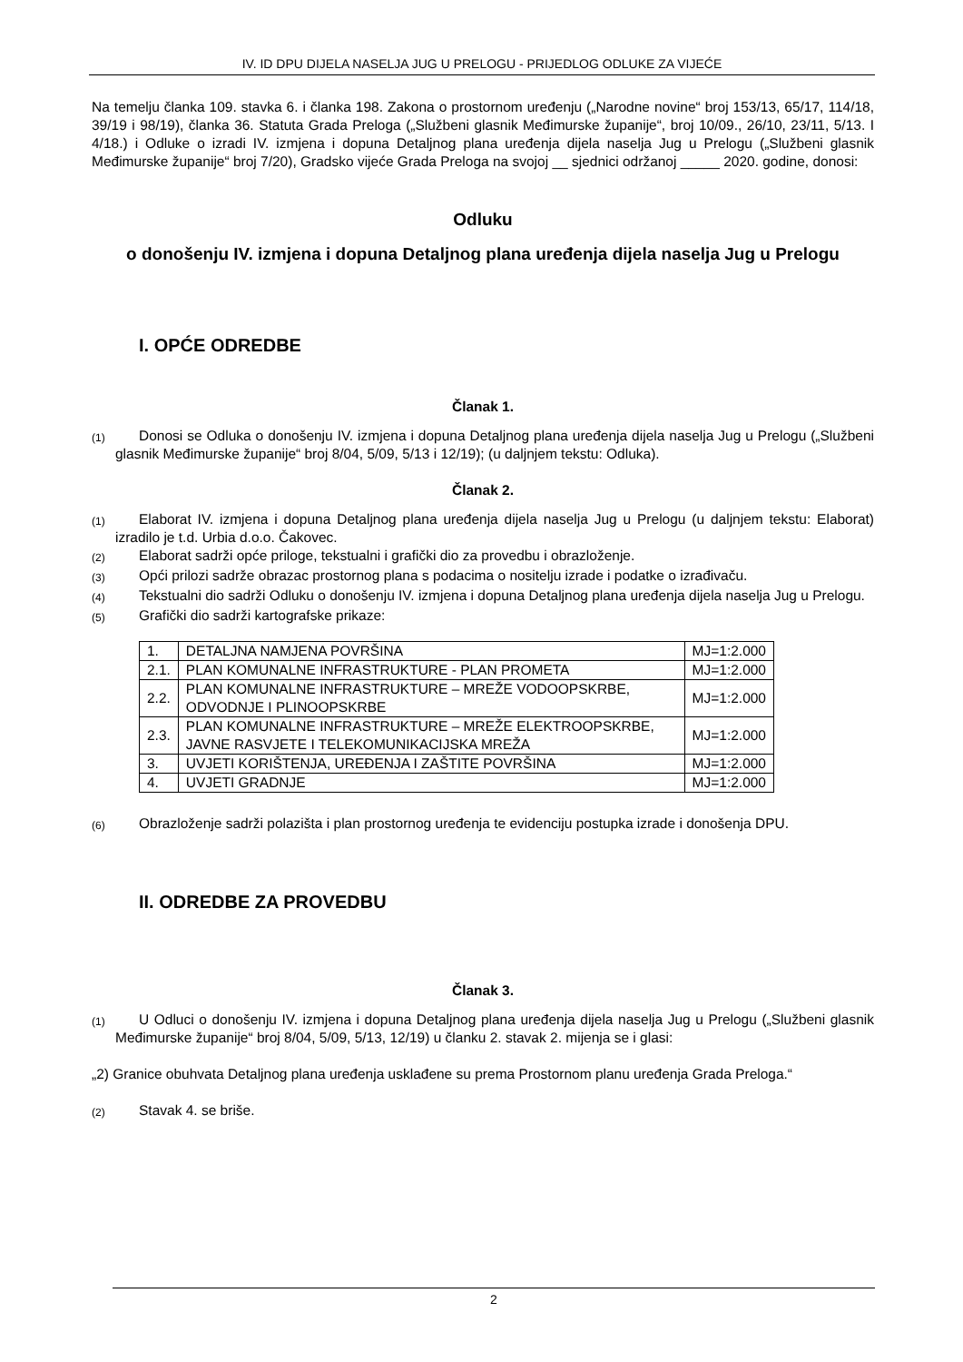IV. ID DPU DIJELA NASELJA JUG U PRELOGU - PRIJEDLOG ODLUKE ZA VIJEĆE
Na temelju članka 109. stavka 6. i članka 198. Zakona o prostornom uređenju („Narodne novine“ broj 153/13, 65/17, 114/18, 39/19 i 98/19), članka 36. Statuta Grada Preloga („Službeni glasnik Međimurske županije“, broj 10/09., 26/10, 23/11, 5/13. I 4/18.) i Odluke o izradi IV. izmjena i dopuna Detaljnog plana uređenja dijela naselja Jug u Prelogu („Službeni glasnik Međimurske županije“ broj 7/20), Gradsko vijeće Grada Preloga na svojoj __ sjednici održanoj _____ 2020. godine, donosi:
Odluku
o donošenju IV. izmjena i dopuna Detaljnog plana uređenja dijela naselja Jug u Prelogu
I. OPĆE ODREDBE
Članak 1.
(1) Donosi se Odluka o donošenju IV. izmjena i dopuna Detaljnog plana uređenja dijela naselja Jug u Prelogu („Službeni glasnik Međimurske županije“ broj 8/04, 5/09, 5/13 i 12/19); (u daljnjem tekstu: Odluka).
Članak 2.
(1) Elaborat IV. izmjena i dopuna Detaljnog plana uređenja dijela naselja Jug u Prelogu (u daljnjem tekstu: Elaborat) izradilo je t.d. Urbia d.o.o. Čakovec.
(2) Elaborat sadrži opće priloge, tekstualni i grafički dio za provedbu i obrazloženje.
(3) Opći prilozi sadrže obrazac prostornog plana s podacima o nositelju izrade i podatke o izrađivaču.
(4) Tekstualni dio sadrži Odluku o donošenju IV. izmjena i dopuna Detaljnog plana uređenja dijela naselja Jug u Prelogu.
(5) Grafički dio sadrži kartografske prikaze:
| 1. | DETALJNA NAMJENA POVRŠINA | MJ=1:2.000 |
| 2.1. | PLAN KOMUNALNE INFRASTRUKTURE - PLAN PROMETA | MJ=1:2.000 |
| 2.2. | PLAN KOMUNALNE INFRASTRUKTURE – MREŽE VODOOPSKRBE, ODVODNJE I PLINOOPSKRBE | MJ=1:2.000 |
| 2.3. | PLAN KOMUNALNE INFRASTRUKTURE – MREŽE ELEKTROOPSKRBE, JAVNE RASVJETE I TELEKOMUNIKACIJSKA MREŽA | MJ=1:2.000 |
| 3. | UVJETI KORIŠTENJA, UREĐENJA I ZAŠTITE POVRŠINA | MJ=1:2.000 |
| 4. | UVJETI GRADNJE | MJ=1:2.000 |
(6) Obrazloženje sadrži polazišta i plan prostornog uređenja te evidenciju postupka izrade i donošenja DPU.
II. ODREDBE ZA PROVEDBU
Članak 3.
(1) U Odluci o donošenju IV. izmjena i dopuna Detaljnog plana uređenja dijela naselja Jug u Prelogu („Službeni glasnik Međimurske županije“ broj 8/04, 5/09, 5/13, 12/19) u članku 2. stavak 2. mijenja se i glasi:
„2) Granice obuhvata Detaljnog plana uređenja usklađene su prema Prostornom planu uređenja Grada Preloga.“
(2) Stavak 4. se briše.
2